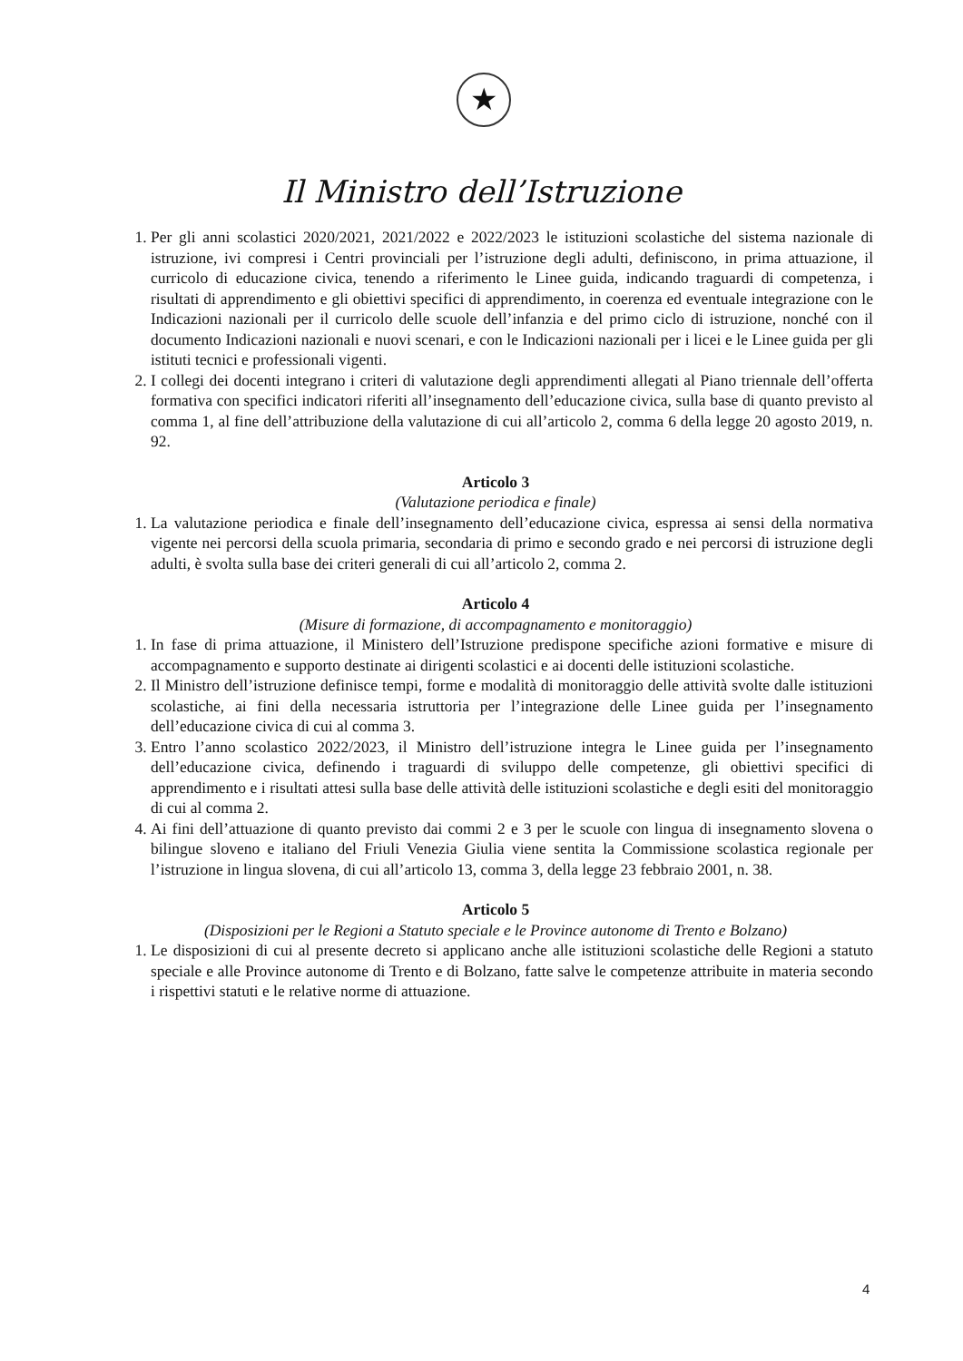★
Il Ministro dell’Istruzione
1. Per gli anni scolastici 2020/2021, 2021/2022 e 2022/2023 le istituzioni scolastiche del sistema nazionale di istruzione, ivi compresi i Centri provinciali per l’istruzione degli adulti, definiscono, in prima attuazione, il curricolo di educazione civica, tenendo a riferimento le Linee guida, indicando traguardi di competenza, i risultati di apprendimento e gli obiettivi specifici di apprendimento, in coerenza ed eventuale integrazione con le Indicazioni nazionali per il curricolo delle scuole dell’infanzia e del primo ciclo di istruzione, nonché con il documento Indicazioni nazionali e nuovi scenari, e con le Indicazioni nazionali per i licei e le Linee guida per gli istituti tecnici e professionali vigenti.
2. I collegi dei docenti integrano i criteri di valutazione degli apprendimenti allegati al Piano triennale dell’offerta formativa con specifici indicatori riferiti all’insegnamento dell’educazione civica, sulla base di quanto previsto al comma 1, al fine dell’attribuzione della valutazione di cui all’articolo 2, comma 6 della legge 20 agosto 2019, n. 92.
Articolo 3
(Valutazione periodica e finale)
1. La valutazione periodica e finale dell’insegnamento dell’educazione civica, espressa ai sensi della normativa vigente nei percorsi della scuola primaria, secondaria di primo e secondo grado e nei percorsi di istruzione degli adulti, è svolta sulla base dei criteri generali di cui all’articolo 2, comma 2.
Articolo 4
(Misure di formazione, di accompagnamento e monitoraggio)
1. In fase di prima attuazione, il Ministero dell’Istruzione predispone specifiche azioni formative e misure di accompagnamento e supporto destinate ai dirigenti scolastici e ai docenti delle istituzioni scolastiche.
2. Il Ministro dell’istruzione definisce tempi, forme e modalità di monitoraggio delle attività svolte dalle istituzioni scolastiche, ai fini della necessaria istruttoria per l’integrazione delle Linee guida per l’insegnamento dell’educazione civica di cui al comma 3.
3. Entro l’anno scolastico 2022/2023, il Ministro dell’istruzione integra le Linee guida per l’insegnamento dell’educazione civica, definendo i traguardi di sviluppo delle competenze, gli obiettivi specifici di apprendimento e i risultati attesi sulla base delle attività delle istituzioni scolastiche e degli esiti del monitoraggio di cui al comma 2.
4. Ai fini dell’attuazione di quanto previsto dai commi 2 e 3 per le scuole con lingua di insegnamento slovena o bilingue sloveno e italiano del Friuli Venezia Giulia viene sentita la Commissione scolastica regionale per l’istruzione in lingua slovena, di cui all’articolo 13, comma 3, della legge 23 febbraio 2001, n. 38.
Articolo 5
(Disposizioni per le Regioni a Statuto speciale e le Province autonome di Trento e Bolzano)
1. Le disposizioni di cui al presente decreto si applicano anche alle istituzioni scolastiche delle Regioni a statuto speciale e alle Province autonome di Trento e di Bolzano, fatte salve le competenze attribuite in materia secondo i rispettivi statuti e le relative norme di attuazione.
4